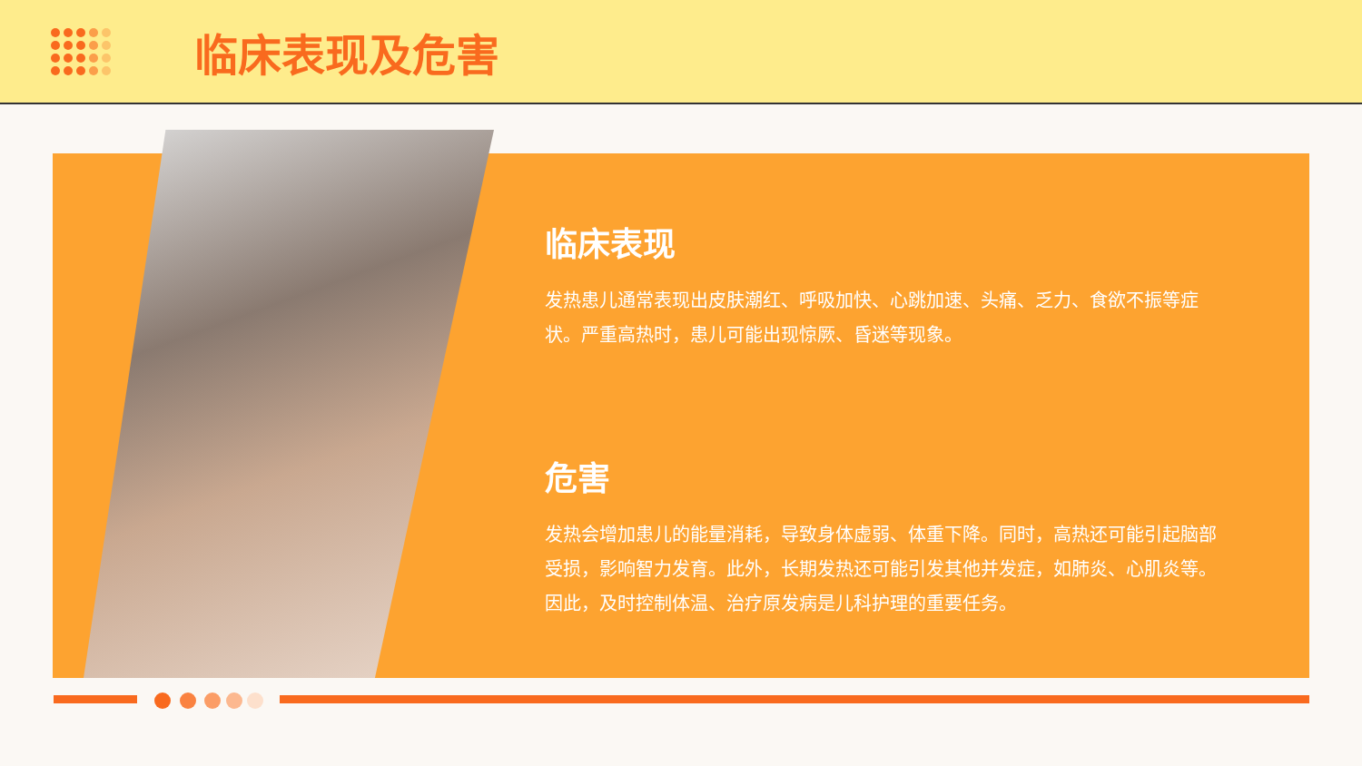临床表现及危害
临床表现
发热患儿通常表现出皮肤潮红、呼吸加快、心跳加速、头痛、乏力、食欲不振等症状。严重高热时，患儿可能出现惊厥、昏迷等现象。
危害
发热会增加患儿的能量消耗，导致身体虚弱、体重下降。同时，高热还可能引起脑部受损，影响智力发育。此外，长期发热还可能引发其他并发症，如肺炎、心肌炎等。因此，及时控制体温、治疗原发病是儿科护理的重要任务。